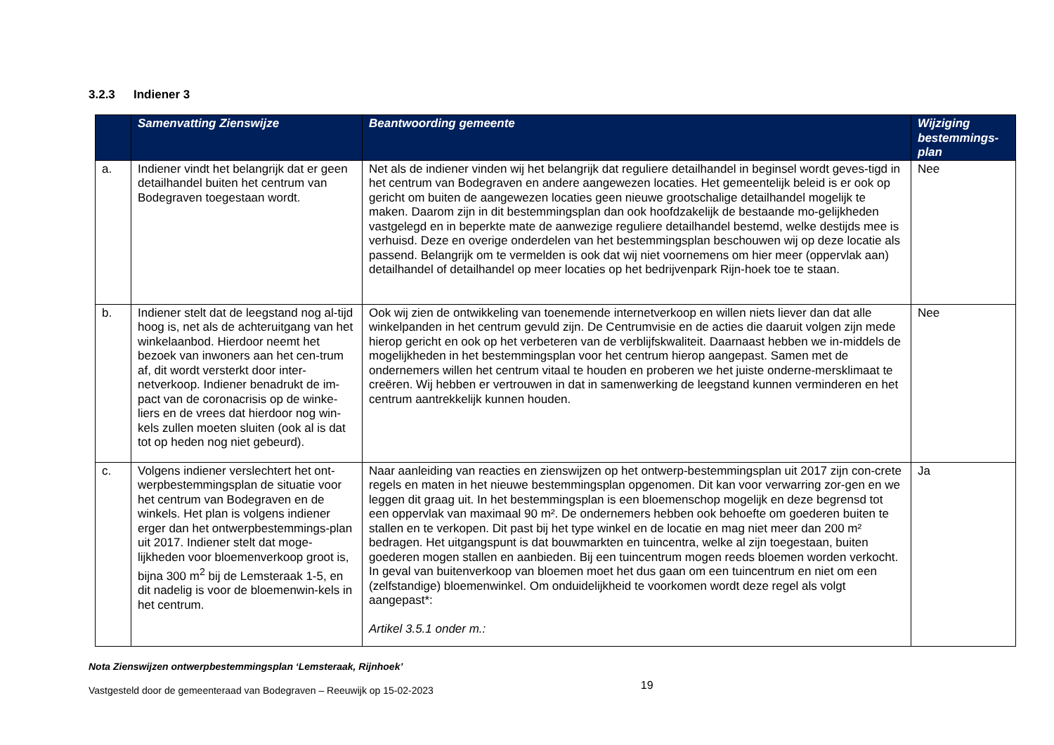3.2.3 Indiener 3
| | Samenvatting Zienswijze | Beantwoording gemeente | Wijziging bestemmings-plan |
| --- | --- | --- | --- |
| a. | Indiener vindt het belangrijk dat er geen detailhandel buiten het centrum van Bodegraven toegestaan wordt. | Net als de indiener vinden wij het belangrijk dat reguliere detailhandel in beginsel wordt geves-tigd in het centrum van Bodegraven en andere aangewezen locaties. Het gemeentelijk beleid is er ook op gericht om buiten de aangewezen locaties geen nieuwe grootschalige detailhandel mogelijk te maken. Daarom zijn in dit bestemmingsplan dan ook hoofdzakelijk de bestaande mo-gelijkheden vastgelegd en in beperkte mate de aanwezige reguliere detailhandel bestemd, welke destijds mee is verhuisd. Deze en overige onderdelen van het bestemmingsplan beschouwen wij op deze locatie als passend. Belangrijk om te vermelden is ook dat wij niet voornemens om hier meer (oppervlak aan) detailhandel of detailhandel op meer locaties op het bedrijvenpark Rijn-hoek toe te staan. | Nee |
| b. | Indiener stelt dat de leegstand nog al-tijd hoog is, net als de achteruitgang van het winkelaanbod. Hierdoor neemt het bezoek van inwoners aan het cen-trum af, dit wordt versterkt door inter-netverkoop. Indiener benadrukt de im-pact van de coronacrisis op de winke-liers en de vrees dat hierdoor nog win-kels zullen moeten sluiten (ook al is dat tot op heden nog niet gebeurd). | Ook wij zien de ontwikkeling van toenemende internetverkoop en willen niets liever dan dat alle winkelpanden in het centrum gevuld zijn. De Centrumvisie en de acties die daaruit volgen zijn mede hierop gericht en ook op het verbeteren van de verblijfskwaliteit. Daarnaast hebben we in-middels de mogelijkheden in het bestemmingsplan voor het centrum hierop aangepast. Samen met de ondernemers willen het centrum vitaal te houden en proberen we het juiste onderne-mersklimaat te creëren. Wij hebben er vertrouwen in dat in samenwerking de leegstand kunnen verminderen en het centrum aantrekkelijk kunnen houden. | Nee |
| c. | Volgens indiener verslechtert het ont-werpbestemmingsplan de situatie voor het centrum van Bodegraven en de winkels. Het plan is volgens indiener erger dan het ontwerpbestemmings-plan uit 2017. Indiener stelt dat moge-lijkheden voor bloemenverkoop groot is, bijna 300 m<sup>2</sup> bij de Lemsteraak 1-5, en dit nadelig is voor de bloemenwin-kels in het centrum. | Naar aanleiding van reacties en zienswijzen op het ontwerp-bestemmingsplan uit 2017 zijn con-crete regels en maten in het nieuwe bestemmingsplan opgenomen. Dit kan voor verwarring zor-gen en we leggen dit graag uit. In het bestemmingsplan is een bloemenschop mogelijk en deze begrensd tot een oppervlak van maximaal 90 m². De ondernemers hebben ook behoefte om goederen buiten te stallen en te verkopen. Dit past bij het type winkel en de locatie en mag niet meer dan 200 m² bedragen. Het uitgangspunt is dat bouwmarkten en tuincentra, welke al zijn toegestaan, buiten goederen mogen stallen en aanbieden. Bij een tuincentrum mogen reeds bloemen worden verkocht. In geval van buitenverkoop van bloemen moet het dus gaan om een tuincentrum en niet om een (zelfstandige) bloemenwinkel. Om onduidelijkheid te voorkomen wordt deze regel als volgt aangepast*: Artikel 3.5.1 onder m.: | Ja |
Nota Zienswijzen ontwerpbestemmingsplan ‘Lemsteraak, Rijnhoek’
Vastgesteld door de gemeenteraad van Bodegraven – Reeuwijk op 15-02-2023 19